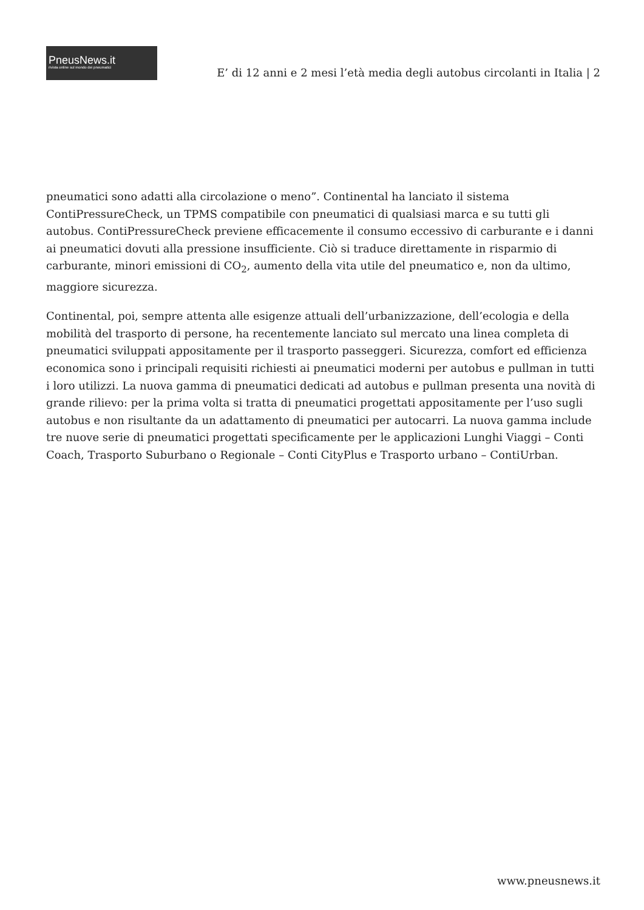PneusNews.it
rivista online sul mondo dei pneumatici
E’ di 12 anni e 2 mesi l’età media degli autobus circolanti in Italia | 2
pneumatici sono adatti alla circolazione o meno”. Continental ha lanciato il sistema ContiPressureCheck, un TPMS compatibile con pneumatici di qualsiasi marca e su tutti gli autobus. ContiPressureCheck previene efficacemente il consumo eccessivo di carburante e i danni ai pneumatici dovuti alla pressione insufficiente. Ciò si traduce direttamente in risparmio di carburante, minori emissioni di CO<sub>2</sub>, aumento della vita utile del pneumatico e, non da ultimo, maggiore sicurezza.
Continental, poi, sempre attenta alle esigenze attuali dell’urbanizzazione, dell’ecologia e della mobilità del trasporto di persone, ha recentemente lanciato sul mercato una linea completa di pneumatici sviluppati appositamente per il trasporto passeggeri. Sicurezza, comfort ed efficienza economica sono i principali requisiti richiesti ai pneumatici moderni per autobus e pullman in tutti i loro utilizzi. La nuova gamma di pneumatici dedicati ad autobus e pullman presenta una novità di grande rilievo: per la prima volta si tratta di pneumatici progettati appositamente per l’uso sugli autobus e non risultante da un adattamento di pneumatici per autocarri. La nuova gamma include tre nuove serie di pneumatici progettati specificamente per le applicazioni Lunghi Viaggi – Conti Coach, Trasporto Suburbano o Regionale – Conti CityPlus e Trasporto urbano – ContiUrban.
www.pneusnews.it